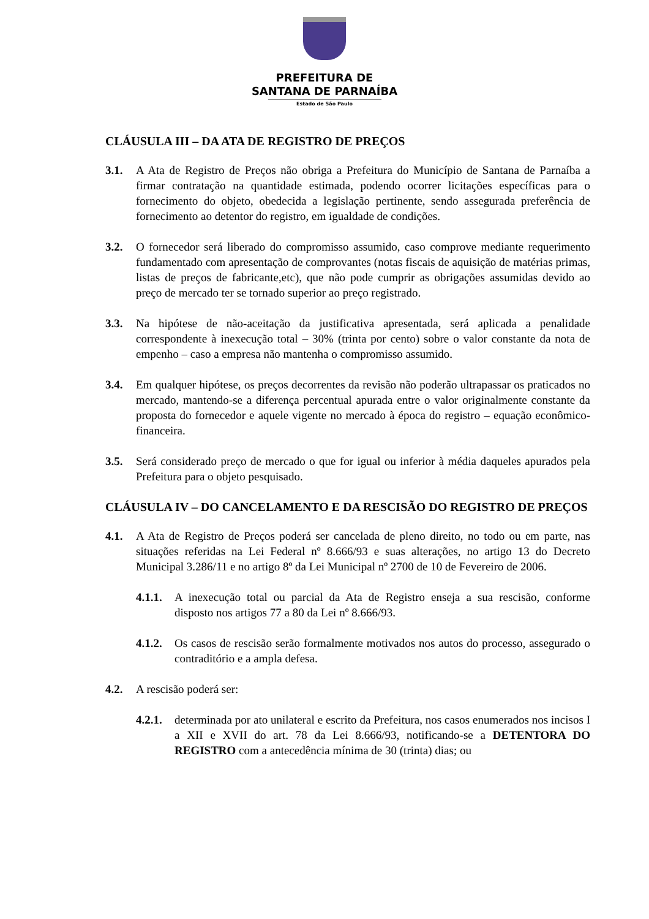PREFEITURA DE
SANTANA DE PARNAÍBA
Estado de São Paulo
CLÁUSULA III – DA ATA DE REGISTRO DE PREÇOS
3.1. A Ata de Registro de Preços não obriga a Prefeitura do Município de Santana de Parnaíba a firmar contratação na quantidade estimada, podendo ocorrer licitações específicas para o fornecimento do objeto, obedecida a legislação pertinente, sendo assegurada preferência de fornecimento ao detentor do registro, em igualdade de condições.
3.2. O fornecedor será liberado do compromisso assumido, caso comprove mediante requerimento fundamentado com apresentação de comprovantes (notas fiscais de aquisição de matérias primas, listas de preços de fabricante,etc), que não pode cumprir as obrigações assumidas devido ao preço de mercado ter se tornado superior ao preço registrado.
3.3. Na hipótese de não-aceitação da justificativa apresentada, será aplicada a penalidade correspondente à inexecução total – 30% (trinta por cento) sobre o valor constante da nota de empenho – caso a empresa não mantenha o compromisso assumido.
3.4. Em qualquer hipótese, os preços decorrentes da revisão não poderão ultrapassar os praticados no mercado, mantendo-se a diferença percentual apurada entre o valor originalmente constante da proposta do fornecedor e aquele vigente no mercado à época do registro – equação econômico-financeira.
3.5. Será considerado preço de mercado o que for igual ou inferior à média daqueles apurados pela Prefeitura para o objeto pesquisado.
CLÁUSULA IV – DO CANCELAMENTO E DA RESCISÃO DO REGISTRO DE PREÇOS
4.1. A Ata de Registro de Preços poderá ser cancelada de pleno direito, no todo ou em parte, nas situações referidas na Lei Federal nº 8.666/93 e suas alterações, no artigo 13 do Decreto Municipal 3.286/11 e no artigo 8º da Lei Municipal nº 2700 de 10 de Fevereiro de 2006.
4.1.1.
A inexecução total ou parcial da Ata de Registro enseja a sua rescisão, conforme disposto nos artigos 77 a 80 da Lei nº 8.666/93.
4.1.2.
Os casos de rescisão serão formalmente motivados nos autos do processo, assegurado o contraditório e a ampla defesa.
4.2. A rescisão poderá ser:
4.2.1.
determinada por ato unilateral e escrito da Prefeitura, nos casos enumerados nos incisos I a XII e XVII do art. 78 da Lei 8.666/93, notificando-se a DETENTORA DO REGISTRO com a antecedência mínima de 30 (trinta) dias; ou